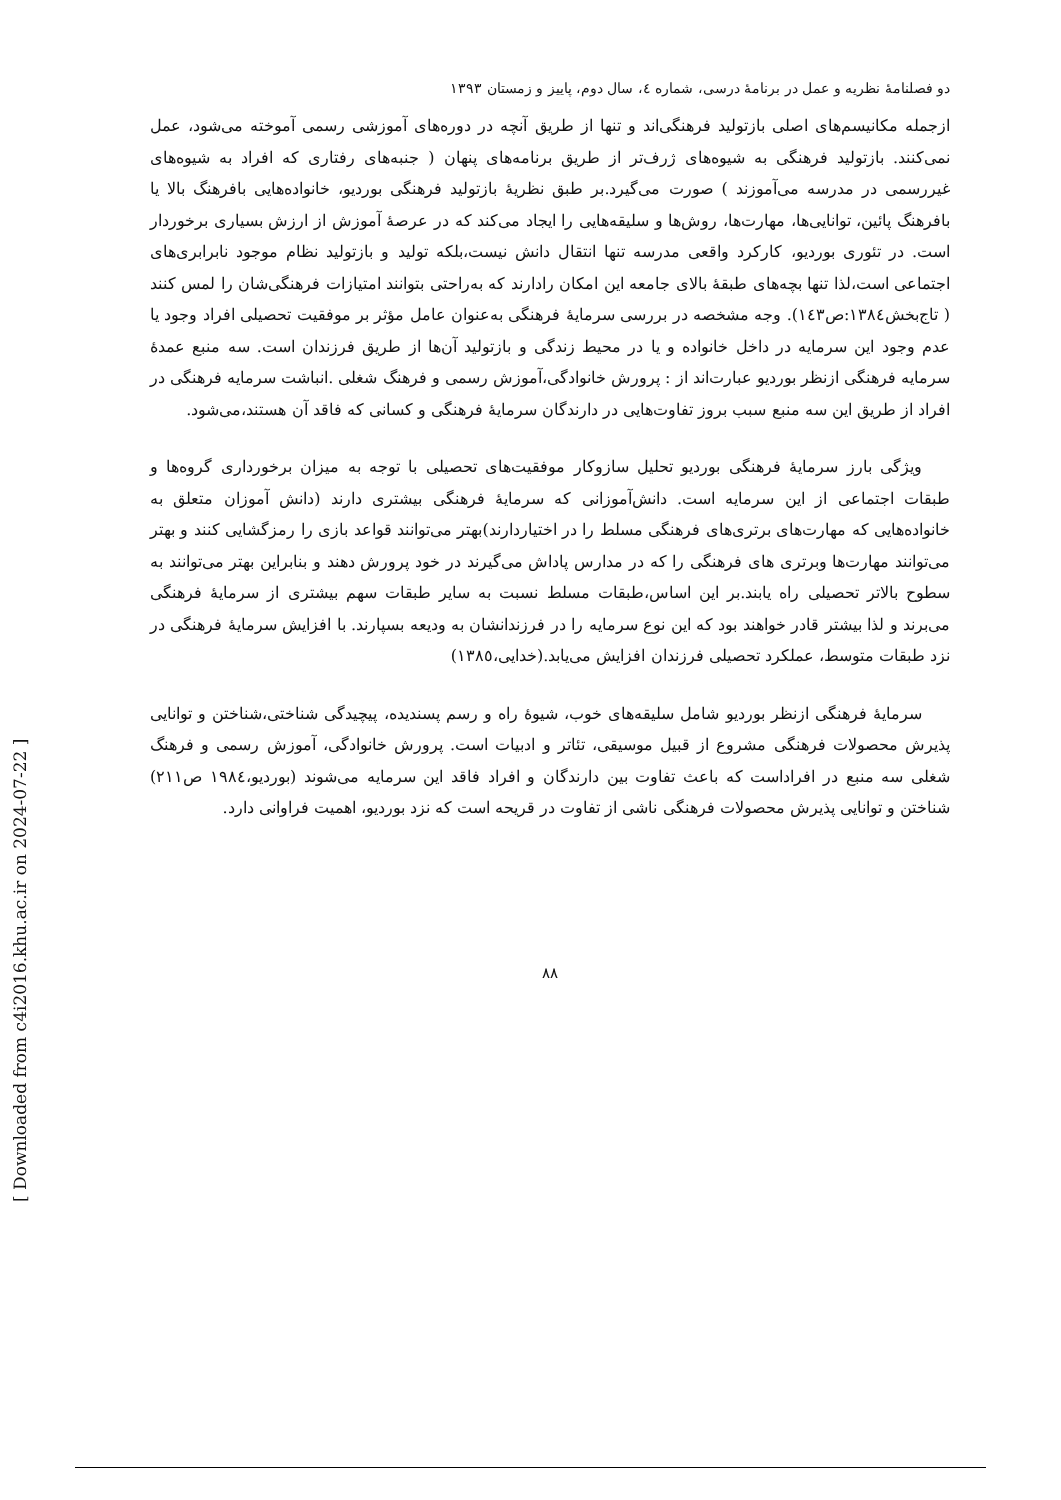[ Downloaded from c4i2016.khu.ac.ir on 2024-07-22 ]
دو فصلنامهٔ نظریه و عمل در برنامهٔ درسی، شماره ٤، سال دوم، پاییز و زمستان ۱۳۹۳
ازجمله مکانیسم‌های اصلی بازتولید فرهنگی‌اند و تنها از طریق آنچه در دوره‌های آموزشی رسمی آموخته می‌شود، عمل نمی‌کنند. بازتولید فرهنگی به شیوه‌های ژرف‌تر از طریق برنامه‌های پنهان ( جنبه‌های رفتاری که افراد به شیوه‌های غیررسمی در مدرسه می‌آموزند ) صورت می‌گیرد.بر طبق نظریهٔ بازتولید فرهنگی بوردیو، خانواده‌هایی بافرهنگ بالا یا بافرهنگ پائین، توانایی‌ها، مهارت‌ها، روش‌ها و سلیقه‌هایی را ایجاد می‌کند که در عرصهٔ آموزش از ارزش بسیاری برخوردار است. در تئوری بوردیو، کارکرد واقعی مدرسه تنها انتقال دانش نیست،بلکه تولید و بازتولید نظام موجود نابرابری‌های اجتماعی است،لذا تنها بچه‌های طبقهٔ بالای جامعه این امکان رادارند که به‌راحتی بتوانند امتیازات فرهنگی‌شان را لمس کنند ( تاج‌بخش۱۳۸٤:ص۱٤۳). وجه مشخصه در بررسی سرمایهٔ فرهنگی به‌عنوان عامل مؤثر بر موفقیت تحصیلی افراد وجود یا عدم وجود این سرمایه در داخل خانواده و یا در محیط زندگی و بازتولید آن‌ها از طریق فرزندان است. سه منبع عمدهٔ سرمایه فرهنگی ازنظر بوردیو عبارت‌اند از : پرورش خانوادگی،آموزش رسمی و فرهنگ شغلی .انباشت سرمایه فرهنگی در افراد از طریق این سه منبع سبب بروز تفاوت‌هایی در دارندگان سرمایهٔ فرهنگی و کسانی که فاقد آن هستند،می‌شود.
ویژگی بارز سرمایهٔ فرهنگی بوردیو تحلیل سازوکار موفقیت‌های تحصیلی با توجه به میزان برخورداری گروه‌ها و طبقات اجتماعی از این سرمایه است. دانش‌آموزانی که سرمایهٔ فرهنگی بیشتری دارند (دانش آموزان متعلق به خانواده‌هایی که مهارت‌های برتری‌های فرهنگی مسلط را در اختیاردارند)بهتر می‌توانند قواعد بازی را رمزگشایی کنند و بهتر می‌توانند مهارت‌ها وبرتری های فرهنگی را که در مدارس پاداش می‌گیرند در خود پرورش دهند و بنابراین بهتر می‌توانند به سطوح بالاتر تحصیلی راه یابند.بر این اساس،طبقات مسلط نسبت به سایر طبقات سهم بیشتری از سرمایهٔ فرهنگی می‌برند و لذا بیشتر قادر خواهند بود که این نوع سرمایه را در فرزندانشان به ودیعه بسپارند. با افزایش سرمایهٔ فرهنگی در نزد طبقات متوسط، عملکرد تحصیلی فرزندان افزایش می‌یابد.(خدایی،۱۳۸٥)
سرمایهٔ فرهنگی ازنظر بوردیو شامل سلیقه‌های خوب، شیوهٔ راه و رسم پسندیده، پیچیدگی شناختی،شناختن و توانایی پذیرش محصولات فرهنگی مشروع از قبیل موسیقی، تئاتر و ادبیات است. پرورش خانوادگی، آموزش رسمی و فرهنگ شغلی سه منبع در افراداست که باعث تفاوت بین دارندگان و افراد فاقد این سرمایه می‌شوند (بوردیو،۱۹۸٤ ص۲۱۱) شناختن و توانایی پذیرش محصولات فرهنگی ناشی از تفاوت در قریحه است که نزد بوردیو، اهمیت فراوانی دارد.
۸۸